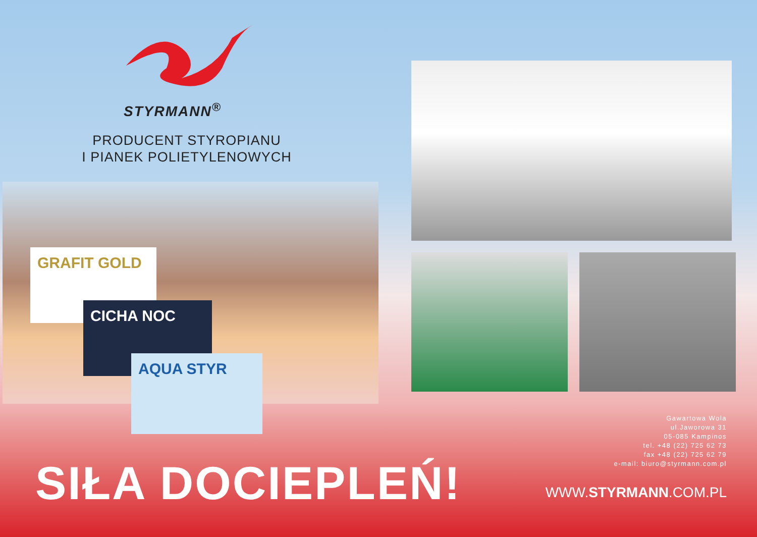STYRMANN<sup>®</sup>
PRODUCENT STYROPIANU
I PIANEK POLIETYLENOWYCH
GRAFIT GOLD
CICHA NOC
AQUA STYR
Gawartowa Wola
ul.Jaworowa 31
05-085 Kampinos
tel. +48 (22) 725 62 73
fax +48 (22) 725 62 79
e-mail: biuro@styrmann.com.pl
SIŁA DOCIEPLEŃ! WWW.STYRMANN.COM.PL